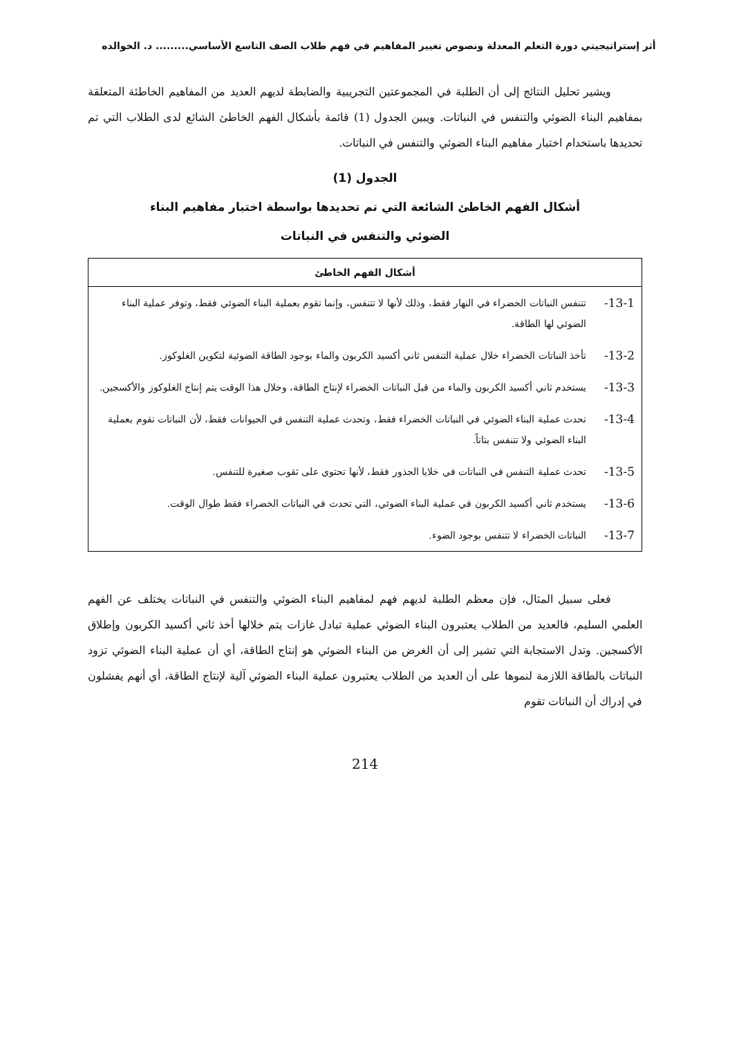أثر إستراتيجيتي دورة التعلم المعدلة ونصوص تغيير المفاهيم في فهم طلاب الصف التاسع الأساسي......... د. الخوالده
ويشير تحليل النتائج إلى أن الطلبة في المجموعتين التجريبية والضابطة لديهم العديد من المفاهيم الخاطئة المتعلقة بمفاهيم البناء الضوئي والتنفس في النباتات. ويبين الجدول (1) قائمة بأشكال الفهم الخاطئ الشائع لدى الطلاب التي تم تحديدها باستخدام اختبار مفاهيم البناء الضوئي والتنفس في النباتات.
الجدول (1)
أشكال الفهم الخاطئ الشائعة التي تم تحديدها بواسطة اختبار مفاهيم البناء
الضوئي والتنفس في النباتات
| أشكال الفهم الخاطئ | |
| --- | --- |
| 13-1- | تتنفس النباتات الخضراء في النهار فقط، وذلك لأنها لا تتنفس، وإنما تقوم بعملية البناء الضوئي فقط، وتوفر عملية البناء الضوئي لها الطاقة. |
| 13-2- | تأخذ النباتات الخضراء خلال عملية التنفس ثاني أكسيد الكربون والماء بوجود الطاقة الضوئية لتكوين الغلوكوز. |
| 13-3- | يستخدم ثاني أكسيد الكربون والماء من قبل النباتات الخضراء لإنتاج الطاقة، وخلال هذا الوقت يتم إنتاج الغلوكوز والأكسجين. |
| 13-4- | تحدث عملية البناء الضوئي في النباتات الخضراء فقط، وتحدث عملية التنفس في الحيوانات فقط، لأن النباتات تقوم بعملية البناء الضوئي ولا تتنفس بتاتاً. |
| 13-5- | تحدث عملية التنفس في النباتات في خلايا الجذور فقط، لأنها تحتوي على ثقوب صغيرة للتنفس. |
| 13-6- | يستخدم ثاني أكسيد الكربون في عملية البناء الضوئي، التي تحدث في النباتات الخضراء فقط طوال الوقت. |
| 13-7- | النباتات الخضراء لا تتنفس بوجود الضوء. |
فعلى سبيل المثال، فإن معظم الطلبة لديهم فهم لمفاهيم البناء الضوئي والتنفس في النباتات يختلف عن الفهم العلمي السليم، فالعديد من الطلاب يعتبرون البناء الضوئي عملية تبادل غازات يتم خلالها أخذ ثاني أكسيد الكربون وإطلاق الأكسجين. وتدل الاستجابة التي تشير إلى أن الغرض من البناء الضوئي هو إنتاج الطاقة، أي أن عملية البناء الضوئي تزود النباتات بالطاقة اللازمة لنموها على أن العديد من الطلاب يعتبرون عملية البناء الضوئي آلية لإنتاج الطاقة، أي أنهم يفشلون في إدراك أن النباتات تقوم
214